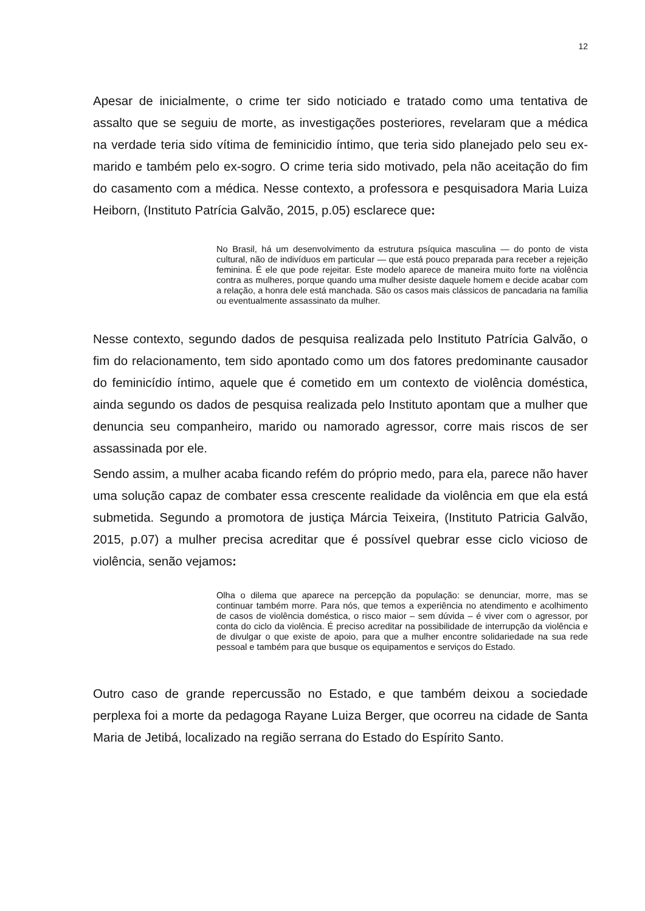12
Apesar de inicialmente, o crime ter sido noticiado e tratado como uma tentativa de assalto que se seguiu de morte, as investigações posteriores, revelaram que a médica na verdade teria sido vítima de feminicidio íntimo, que teria sido planejado pelo seu ex-marido e também pelo ex-sogro. O crime teria sido motivado, pela não aceitação do fim do casamento com a médica. Nesse contexto, a professora e pesquisadora Maria Luiza Heiborn, (Instituto Patrícia Galvão, 2015, p.05) esclarece que:
No Brasil, há um desenvolvimento da estrutura psíquica masculina — do ponto de vista cultural, não de indivíduos em particular — que está pouco preparada para receber a rejeição feminina. É ele que pode rejeitar. Este modelo aparece de maneira muito forte na violência contra as mulheres, porque quando uma mulher desiste daquele homem e decide acabar com a relação, a honra dele está manchada. São os casos mais clássicos de pancadaria na família ou eventualmente assassinato da mulher.
Nesse contexto, segundo dados de pesquisa realizada pelo Instituto Patrícia Galvão, o fim do relacionamento, tem sido apontado como um dos fatores predominante causador do feminicídio íntimo, aquele que é cometido em um contexto de violência doméstica, ainda segundo os dados de pesquisa realizada pelo Instituto apontam que a mulher que denuncia seu companheiro, marido ou namorado agressor, corre mais riscos de ser assassinada por ele.
Sendo assim, a mulher acaba ficando refém do próprio medo, para ela, parece não haver uma solução capaz de combater essa crescente realidade da violência em que ela está submetida. Segundo a promotora de justiça Márcia Teixeira, (Instituto Patricia Galvão, 2015, p.07) a mulher precisa acreditar que é possível quebrar esse ciclo vicioso de violência, senão vejamos:
Olha o dilema que aparece na percepção da população: se denunciar, morre, mas se continuar também morre. Para nós, que temos a experiência no atendimento e acolhimento de casos de violência doméstica, o risco maior – sem dúvida – é viver com o agressor, por conta do ciclo da violência. É preciso acreditar na possibilidade de interrupção da violência e de divulgar o que existe de apoio, para que a mulher encontre solidariedade na sua rede pessoal e também para que busque os equipamentos e serviços do Estado.
Outro caso de grande repercussão no Estado, e que também deixou a sociedade perplexa foi a morte da pedagoga Rayane Luiza Berger, que ocorreu na cidade de Santa Maria de Jetibá, localizado na região serrana do Estado do Espírito Santo.